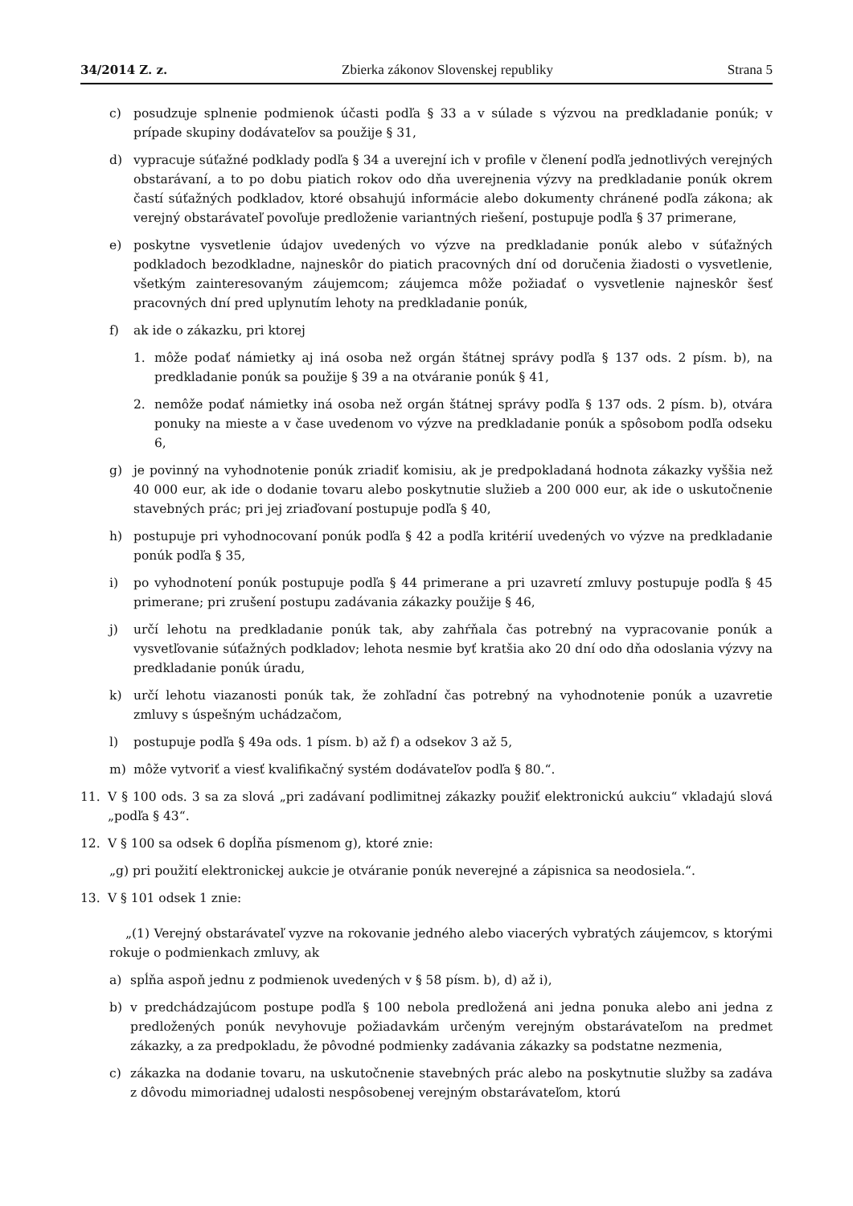34/2014 Z. z. Zbierka zákonov Slovenskej republiky Strana 5
c) posudzuje splnenie podmienok účasti podľa § 33 a v súlade s výzvou na predkladanie ponúk; v prípade skupiny dodávateľov sa použije § 31,
d) vypracuje súťažné podklady podľa § 34 a uverejní ich v profile v členení podľa jednotlivých verejných obstarávaní, a to po dobu piatich rokov odo dňa uverejnenia výzvy na predkladanie ponúk okrem častí súťažných podkladov, ktoré obsahujú informácie alebo dokumenty chránené podľa zákona; ak verejný obstarávateľ povoľuje predloženie variantných riešení, postupuje podľa § 37 primerane,
e) poskytne vysvetlenie údajov uvedených vo výzve na predkladanie ponúk alebo v súťažných podkladoch bezodkladne, najneskôr do piatich pracovných dní od doručenia žiadosti o vysvetlenie, všetkým zainteresovaným záujemcom; záujemca môže požiadať o vysvetlenie najneskôr šesť pracovných dní pred uplynutím lehoty na predkladanie ponúk,
f) ak ide o zákazku, pri ktorej
1. môže podať námietky aj iná osoba než orgán štátnej správy podľa § 137 ods. 2 písm. b), na predkladanie ponúk sa použije § 39 a na otváranie ponúk § 41,
2. nemôže podať námietky iná osoba než orgán štátnej správy podľa § 137 ods. 2 písm. b), otvára ponuky na mieste a v čase uvedenom vo výzve na predkladanie ponúk a spôsobom podľa odseku 6,
g) je povinný na vyhodnotenie ponúk zriadiť komisiu, ak je predpokladaná hodnota zákazky vyššia než 40 000 eur, ak ide o dodanie tovaru alebo poskytnutie služieb a 200 000 eur, ak ide o uskutočnenie stavebných prác; pri jej zriaďovaní postupuje podľa § 40,
h) postupuje pri vyhodnocovaní ponúk podľa § 42 a podľa kritérií uvedených vo výzve na predkladanie ponúk podľa § 35,
i) po vyhodnotení ponúk postupuje podľa § 44 primerane a pri uzavretí zmluvy postupuje podľa § 45 primerane; pri zrušení postupu zadávania zákazky použije § 46,
j) určí lehotu na predkladanie ponúk tak, aby zahŕňala čas potrebný na vypracovanie ponúk a vysvetľovanie súťažných podkladov; lehota nesmie byť kratšia ako 20 dní odo dňa odoslania výzvy na predkladanie ponúk úradu,
k) určí lehotu viazanosti ponúk tak, že zohľadní čas potrebný na vyhodnotenie ponúk a uzavretie zmluvy s úspešným uchádzačom,
l) postupuje podľa § 49a ods. 1 písm. b) až f) a odsekov 3 až 5,
m) môže vytvoriť a viesť kvalifikačný systém dodávateľov podľa § 80.“.
11. V § 100 ods. 3 sa za slová „pri zadávaní podlimitnej zákazky použiť elektronickú aukciu“ vkladajú slová „podľa § 43“.
12. V § 100 sa odsek 6 dopĺňa písmenom g), ktoré znie:
„g) pri použití elektronickej aukcie je otváranie ponúk neverejné a zápisnica sa neodosiela.“.
13. V § 101 odsek 1 znie:
„(1) Verejný obstarávateľ vyzve na rokovanie jedného alebo viacerých vybratých záujemcov, s ktorými rokuje o podmienkach zmluvy, ak
a) spĺňa aspoň jednu z podmienok uvedených v § 58 písm. b), d) až i),
b) v predchádzajúcom postupe podľa § 100 nebola predložená ani jedna ponuka alebo ani jedna z predložených ponúk nevyhovuje požiadavkám určeným verejným obstarávateľom na predmet zákazky, a za predpokladu, že pôvodné podmienky zadávania zákazky sa podstatne nezmenia,
c) zákazka na dodanie tovaru, na uskutočnenie stavebných prác alebo na poskytnutie služby sa zadáva z dôvodu mimoriadnej udalosti nespôsobenej verejným obstarávateľom, ktorú